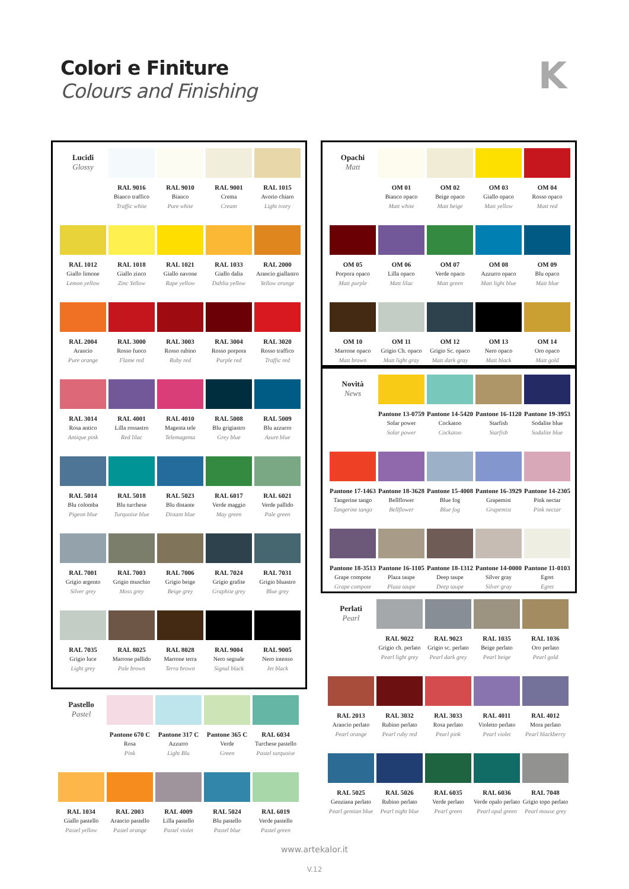Colori e Finiture
Colours and Finishing
K
| Lucidi Glossy | RAL 9016 Bianco traffico Traffic white | RAL 9010 Bianco Pure white | RAL 9001 Crema Cream | RAL 1015 Avorio chiaro Light ivory |
| RAL 1012 Giallo limone Lemon yellow | RAL 1018 Giallo zinco Zinc Yellow | RAL 1021 Giallo navone Rape yellow | RAL 1033 Giallo dalia Dahlia yellow | RAL 2000 Arancio giallastro Yellow orange |
| RAL 2004 Arancio Pure orange | RAL 3000 Rosso fuoco Flame red | RAL 3003 Rosso rubino Ruby red | RAL 3004 Rosso porpora Purple red | RAL 3020 Rosso traffico Traffic red |
| RAL 3014 Rosa antico Antique pink | RAL 4001 Lilla rossastro Red lilac | RAL 4010 Magenta tele Telemagenta | RAL 5008 Blu grigiastro Grey blue | RAL 5009 Blu azzurro Azure blue |
| RAL 5014 Blu colomba Pigeon blue | RAL 5018 Blu turchese Turquoise blue | RAL 5023 Blu distante Distant blue | RAL 6017 Verde maggio May green | RAL 6021 Verde pallido Pale green |
| RAL 7001 Grigio argento Silver grey | RAL 7003 Grigio muschio Moss grey | RAL 7006 Grigio beige Beige grey | RAL 7024 Grigio grafite Graphite grey | RAL 7031 Grigio bluastro Blue grey |
| RAL 7035 Grigio luce Light grey | RAL 8025 Marrone pallido Pale brown | RAL 8028 Marrone terra Terra brown | RAL 9004 Nero segnale Signal black | RAL 9005 Nero intenso Jet black |
| Pastello Pastel | Pantone 670 C Rosa Pink | Pantone 317 C Azzurro Light Blu | Pantone 365 C Verde Green | RAL 6034 Turchese pastello Pastel turquoise |
| RAL 1034 Giallo pastello Pastel yellow | RAL 2003 Arancio pastello Pastel orange | RAL 4009 Lilla pastello Pastel violet | RAL 5024 Blu pastello Pastel blue | RAL 6019 Verde pastello Pastel green |
| Opachi Matt | OM 01 Bianco opaco Matt white | OM 02 Beige opaco Matt beige | OM 03 Giallo opaco Matt yellow | OM 04 Rosso opaco Matt red |
| OM 05 Porpora opaco Matt purple | OM 06 Lilla opaco Matt lilac | OM 07 Verde opaco Matt green | OM 08 Azzurro opaco Matt light blue | OM 09 Blu opaco Matt blue |
| OM 10 Marrone opaco Matt brown | OM 11 Grigio Ch. opaco Matt light gray | OM 12 Grigio Sc. opaco Matt dark gray | OM 13 Nero opaco Matt black | OM 14 Oro opaco Matt gold |
| Novità News | Pantone 13-0759 Solar power Solar power | Pantone 14-5420 Cockatoo Cockatoo | Pantone 16-1120 Starfish Starfish | Pantone 19-3953 Sodalite blue Sodalite blue |
| Pantone 17-1463 Tangerine tango Tangerine tango | Pantone 18-3628 Bellflower Bellflower | Pantone 15-4008 Blue fog Blue fog | Pantone 16-3929 Grapemist Grapemist | Pantone 14-2305 Pink nectar Pink nectar |
| Pantone 18-3513 Grape compote Grape compote | Pantone 16-1105 Plaza taupe Plaza taupe | Pantone 18-1312 Deep taupe Deep taupe | Pantone 14-0000 Silver gray Silver gray | Pantone 11-0103 Egret Egret |
| Perlati Pearl | RAL 9022 Grigio ch. perlato Pearl light grey | RAL 9023 Grigio sc. perlato Pearl dark grey | RAL 1035 Beige perlato Pearl beige | RAL 1036 Oro perlato Pearl gold |
| RAL 2013 Arancio perlato Pearl orange | RAL 3032 Rubino perlato Pearl ruby red | RAL 3033 Rosa perlato Pearl pink | RAL 4011 Violetto perlato Pearl violet | RAL 4012 Mora perlato Pearl blackberry |
| RAL 5025 Genziana perlato Pearl gentian blue | RAL 5026 Rubino perlato Pearl night blue | RAL 6035 Verde perlato Pearl green | RAL 6036 Verde opalo perlato Pearl opal green | RAL 7048 Grigio topo perlato Pearl mouse grey |
www.artekalor.it
V.12